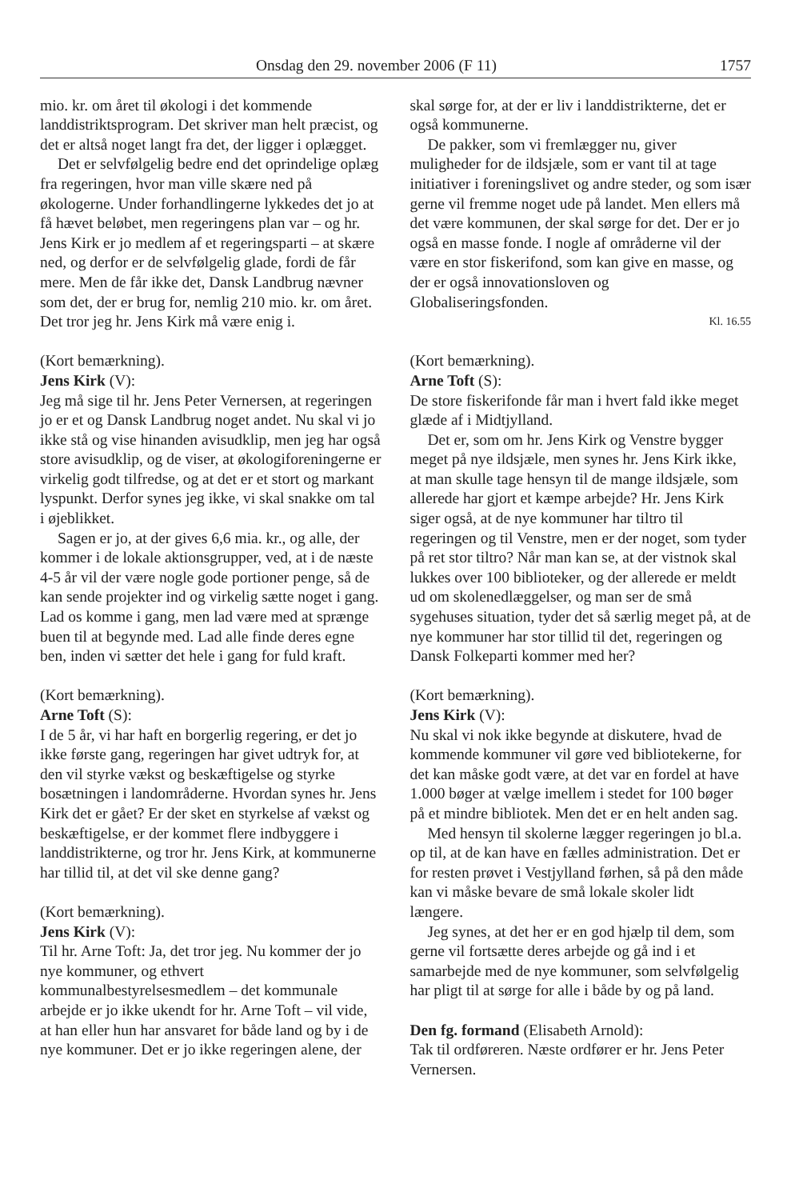Onsdag den 29. november 2006 (F 11) 1757
mio. kr. om året til økologi i det kommende landdistriktsprogram. Det skriver man helt præcist, og det er altså noget langt fra det, der ligger i oplægget.
Det er selvfølgelig bedre end det oprindelige oplæg fra regeringen, hvor man ville skære ned på økologerne. Under forhandlingerne lykkedes det jo at få hævet beløbet, men regeringens plan var – og hr. Jens Kirk er jo medlem af et regeringsparti – at skære ned, og derfor er de selvfølgelig glade, fordi de får mere. Men de får ikke det, Dansk Landbrug nævner som det, der er brug for, nemlig 210 mio. kr. om året. Det tror jeg hr. Jens Kirk må være enig i.
(Kort bemærkning).
Jens Kirk (V):
Jeg må sige til hr. Jens Peter Vernersen, at regeringen jo er et og Dansk Landbrug noget andet. Nu skal vi jo ikke stå og vise hinanden avisudklip, men jeg har også store avisudklip, og de viser, at økologiforeningerne er virkelig godt tilfredse, og at det er et stort og markant lyspunkt. Derfor synes jeg ikke, vi skal snakke om tal i øjeblikket.
Sagen er jo, at der gives 6,6 mia. kr., og alle, der kommer i de lokale aktionsgrupper, ved, at i de næste 4-5 år vil der være nogle gode portioner penge, så de kan sende projekter ind og virkelig sætte noget i gang. Lad os komme i gang, men lad være med at sprænge buen til at begynde med. Lad alle finde deres egne ben, inden vi sætter det hele i gang for fuld kraft.
(Kort bemærkning).
Arne Toft (S):
I de 5 år, vi har haft en borgerlig regering, er det jo ikke første gang, regeringen har givet udtryk for, at den vil styrke vækst og beskæftigelse og styrke bosætningen i landområderne. Hvordan synes hr. Jens Kirk det er gået? Er der sket en styrkelse af vækst og beskæftigelse, er der kommet flere indbyggere i landdistrikterne, og tror hr. Jens Kirk, at kommunerne har tillid til, at det vil ske denne gang?
(Kort bemærkning).
Jens Kirk (V):
Til hr. Arne Toft: Ja, det tror jeg. Nu kommer der jo nye kommuner, og ethvert kommunalbestyrelsesmedlem – det kommunale arbejde er jo ikke ukendt for hr. Arne Toft – vil vide, at han eller hun har ansvaret for både land og by i de nye kommuner. Det er jo ikke regeringen alene, der
skal sørge for, at der er liv i landdistrikterne, det er også kommunerne.
De pakker, som vi fremlægger nu, giver muligheder for de ildsjæle, som er vant til at tage initiativer i foreningslivet og andre steder, og som især gerne vil fremme noget ude på landet. Men ellers må det være kommunen, der skal sørge for det. Der er jo også en masse fonde. I nogle af områderne vil der være en stor fiskerifond, som kan give en masse, og der er også innovationsloven og Globaliseringsfonden.
Kl. 16.55
(Kort bemærkning).
Arne Toft (S):
De store fiskerifonde får man i hvert fald ikke meget glæde af i Midtjylland.
Det er, som om hr. Jens Kirk og Venstre bygger meget på nye ildsjæle, men synes hr. Jens Kirk ikke, at man skulle tage hensyn til de mange ildsjæle, som allerede har gjort et kæmpe arbejde? Hr. Jens Kirk siger også, at de nye kommuner har tiltro til regeringen og til Venstre, men er der noget, som tyder på ret stor tiltro? Når man kan se, at der vistnok skal lukkes over 100 biblioteker, og der allerede er meldt ud om skolenedlæggelser, og man ser de små sygehuses situation, tyder det så særlig meget på, at de nye kommuner har stor tillid til det, regeringen og Dansk Folkeparti kommer med her?
(Kort bemærkning).
Jens Kirk (V):
Nu skal vi nok ikke begynde at diskutere, hvad de kommende kommuner vil gøre ved bibliotekerne, for det kan måske godt være, at det var en fordel at have 1.000 bøger at vælge imellem i stedet for 100 bøger på et mindre bibliotek. Men det er en helt anden sag.
Med hensyn til skolerne lægger regeringen jo bl.a. op til, at de kan have en fælles administration. Det er for resten prøvet i Vestjylland førhen, så på den måde kan vi måske bevare de små lokale skoler lidt længere.
Jeg synes, at det her er en god hjælp til dem, som gerne vil fortsætte deres arbejde og gå ind i et samarbejde med de nye kommuner, som selvfølgelig har pligt til at sørge for alle i både by og på land.
Den fg. formand (Elisabeth Arnold):
Tak til ordføreren. Næste ordfører er hr. Jens Peter Vernersen.